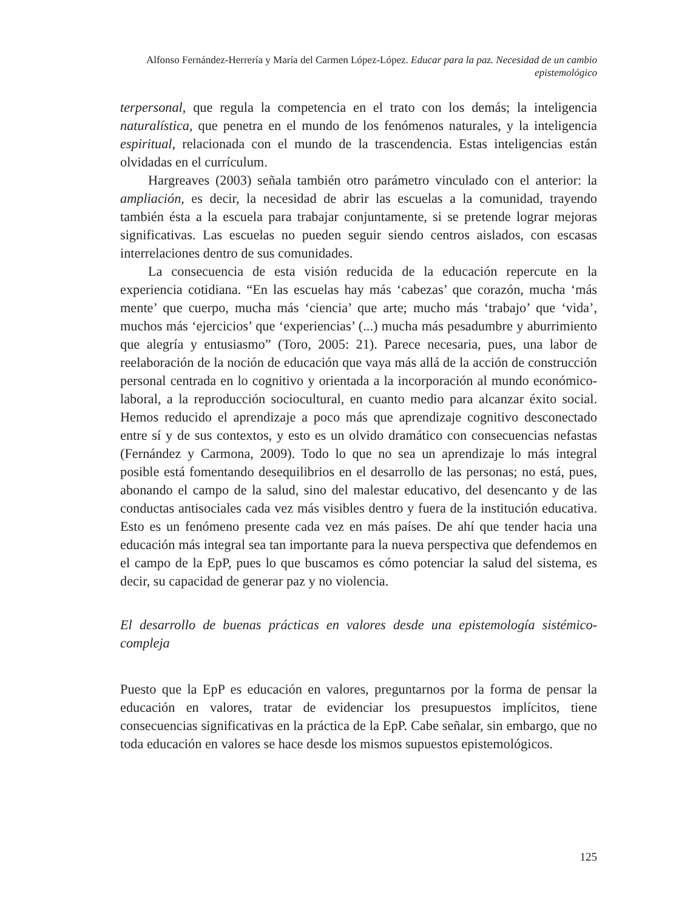Alfonso Fernández-Herrería y María del Carmen López-López. Educar para la paz. Necesidad de un cambio epistemológico
terpersonal, que regula la competencia en el trato con los demás; la inteligencia naturalística, que penetra en el mundo de los fenómenos naturales, y la inteligencia espiritual, relacionada con el mundo de la trascendencia. Estas inteligencias están olvidadas en el currículum.
Hargreaves (2003) señala también otro parámetro vinculado con el anterior: la ampliación, es decir, la necesidad de abrir las escuelas a la comunidad, trayendo también ésta a la escuela para trabajar conjuntamente, si se pretende lograr mejoras significativas. Las escuelas no pueden seguir siendo centros aislados, con escasas interrelaciones dentro de sus comunidades.
La consecuencia de esta visión reducida de la educación repercute en la experiencia cotidiana. “En las escuelas hay más ‘cabezas’ que corazón, mucha ‘más mente’ que cuerpo, mucha más ‘ciencia’ que arte; mucho más ‘trabajo’ que ‘vida’, muchos más ‘ejercicios’ que ‘experiencias’ (...) mucha más pesadumbre y aburrimiento que alegría y entusiasmo” (Toro, 2005: 21). Parece necesaria, pues, una labor de reelaboración de la noción de educación que vaya más allá de la acción de construcción personal centrada en lo cognitivo y orientada a la incorporación al mundo económico-laboral, a la reproducción sociocultural, en cuanto medio para alcanzar éxito social. Hemos reducido el aprendizaje a poco más que aprendizaje cognitivo desconectado entre sí y de sus contextos, y esto es un olvido dramático con consecuencias nefastas (Fernández y Carmona, 2009). Todo lo que no sea un aprendizaje lo más integral posible está fomentando desequilibrios en el desarrollo de las personas; no está, pues, abonando el campo de la salud, sino del malestar educativo, del desencanto y de las conductas antisociales cada vez más visibles dentro y fuera de la institución educativa. Esto es un fenómeno presente cada vez en más países. De ahí que tender hacia una educación más integral sea tan importante para la nueva perspectiva que defendemos en el campo de la EpP, pues lo que buscamos es cómo potenciar la salud del sistema, es decir, su capacidad de generar paz y no violencia.
El desarrollo de buenas prácticas en valores desde una epistemología sistémico-compleja
Puesto que la EpP es educación en valores, preguntarnos por la forma de pensar la educación en valores, tratar de evidenciar los presupuestos implícitos, tiene consecuencias significativas en la práctica de la EpP. Cabe señalar, sin embargo, que no toda educación en valores se hace desde los mismos supuestos epistemológicos.
125